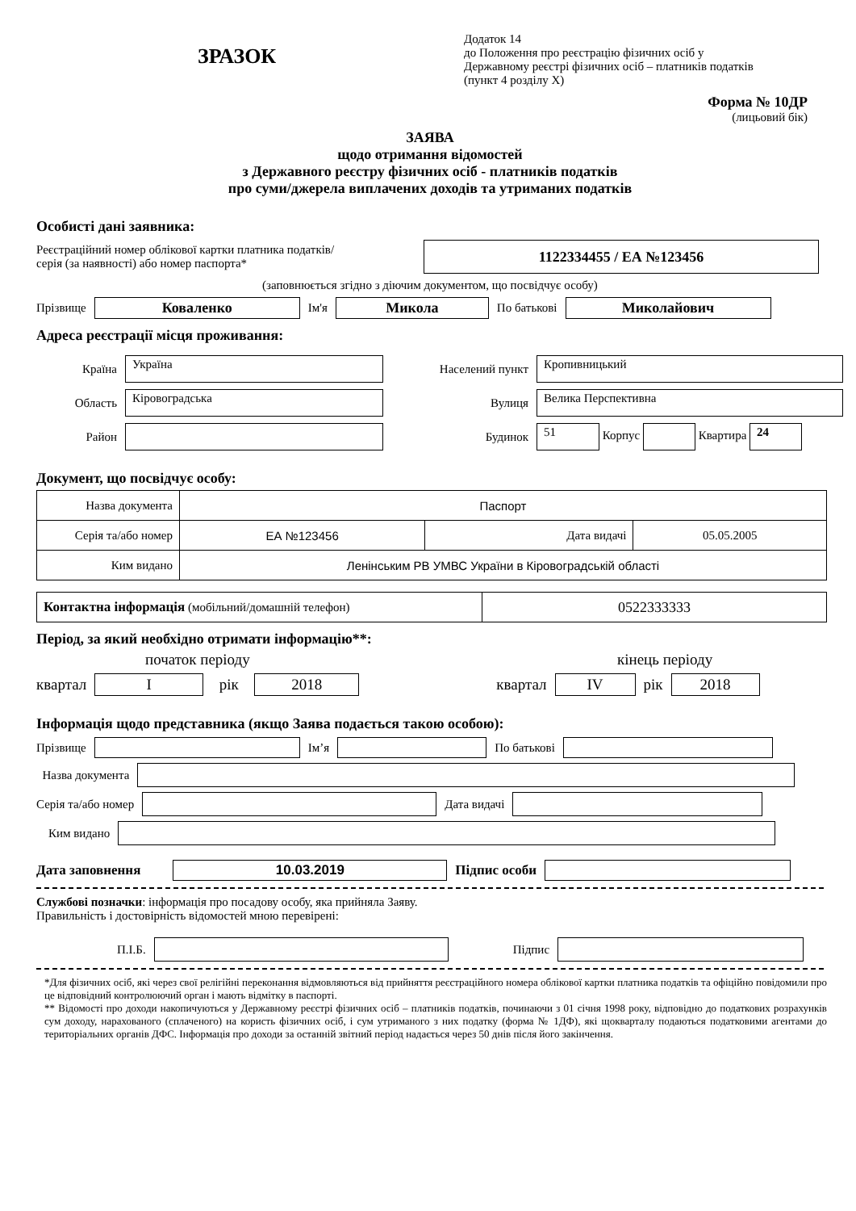ЗРАЗОК
Додаток 14
до Положення про реєстрацію фізичних осіб у
Державному реєстрі фізичних осіб – платників податків
(пункт 4 розділу X)
Форма № 10ДР
(лицьовий бік)
ЗАЯВА
щодо отримання відомостей
з Державного реєстру фізичних осіб - платників податків
про суми/джерела виплачених доходів та утриманих податків
Особисті дані заявника:
Реєстраційний номер облікової картки платника податків/
серія (за наявності) або номер паспорта*
1122334455 / ЕА №123456
(заповнюється згідно з діючим документом, що посвідчує особу)
Прізвище Коваленко Ім'я Микола По батькові Миколайович
Адреса реєстрації місця проживання:
Країна Україна Населений пункт Кропивницький Область Кіровоградська Вулиця Велика Перспективна Район Будинок 51 Корпус Квартира 24
Документ, що посвідчує особу:
| Назва документа | Паспорт | | |
| Серія та/або номер | ЕА №123456 | Дата видачі | 05.05.2005 |
| Ким видано | Ленінським РВ УМВС України в Кіровоградській області | | |
| Контактна інформація (мобільний/домашній телефон) | 0522333333 |
Період, за який необхідно отримати інформацію**:
початок періоду кінець періоду
квартал I рік 2018 квартал IV рік 2018
Інформація щодо представника (якщо Заява подається такою особою):
Прізвище Ім’я По батькові
Назва документа
Серія та/або номер Дата видачі
Ким видано
Дата заповнення 10.03.2019 Підпис особи
Службові позначки: інформація про посадову особу, яка прийняла Заяву.
Правильність і достовірність відомостей мною перевірені:
П.І.Б. Підпис
*Для фізичних осіб, які через свої релігійні переконання відмовляються від прийняття реєстраційного номера облікової картки платника податків та офіційно повідомили про це відповідний контролюючий орган і мають відмітку в паспорті.
** Відомості про доходи накопичуються у Державному реєстрі фізичних осіб – платників податків, починаючи з 01 січня 1998 року, відповідно до податкових розрахунків сум доходу, нарахованого (сплаченого) на користь фізичних осіб, і сум утриманого з них податку (форма № 1ДФ), які щокварталу подаються податковими агентами до територіальних органів ДФС. Інформація про доходи за останній звітний період надається через 50 днів після його закінчення.